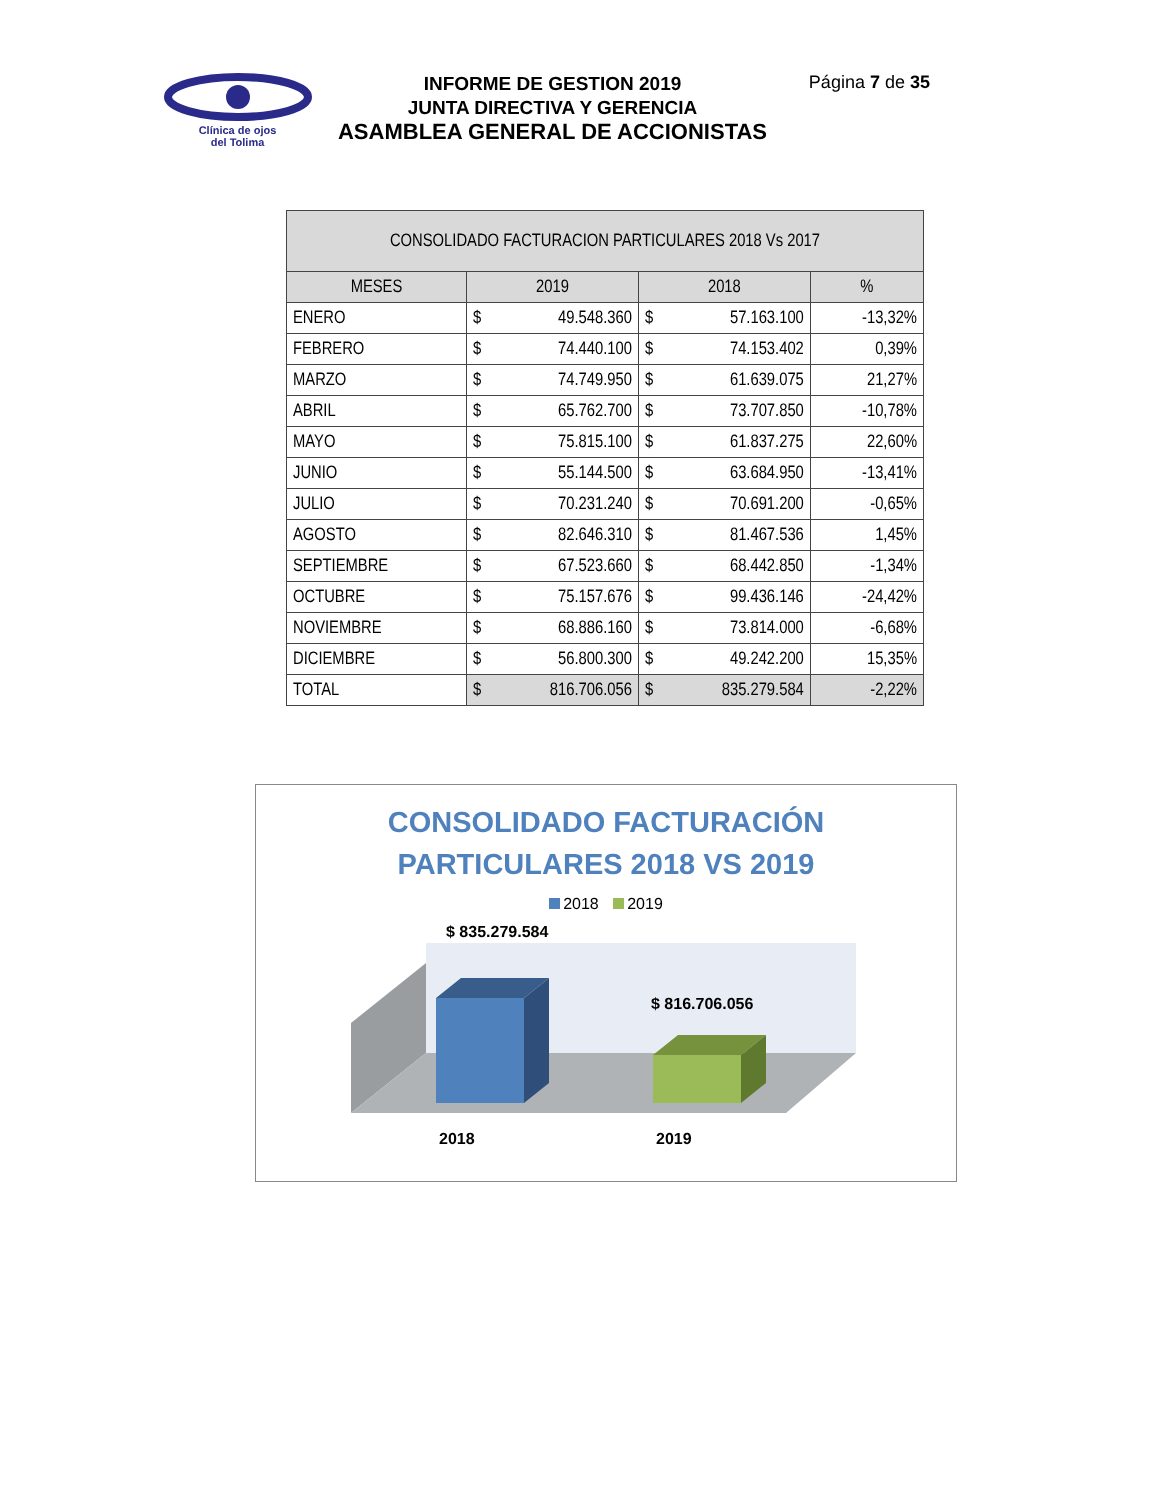Clínica de ojos
del Tolima
INFORME DE GESTION 2019
JUNTA DIRECTIVA Y GERENCIA
ASAMBLEA GENERAL DE ACCIONISTAS
Página 7 de 35
| CONSOLIDADO FACTURACION PARTICULARES 2018 Vs 2017 | | | |
| --- | --- | --- | --- |
| MESES | 2019 | 2018 | % |
| ENERO | $ 49.548.360 | $ 57.163.100 | -13,32% |
| FEBRERO | $ 74.440.100 | $ 74.153.402 | 0,39% |
| MARZO | $ 74.749.950 | $ 61.639.075 | 21,27% |
| ABRIL | $ 65.762.700 | $ 73.707.850 | -10,78% |
| MAYO | $ 75.815.100 | $ 61.837.275 | 22,60% |
| JUNIO | $ 55.144.500 | $ 63.684.950 | -13,41% |
| JULIO | $ 70.231.240 | $ 70.691.200 | -0,65% |
| AGOSTO | $ 82.646.310 | $ 81.467.536 | 1,45% |
| SEPTIEMBRE | $ 67.523.660 | $ 68.442.850 | -1,34% |
| OCTUBRE | $ 75.157.676 | $ 99.436.146 | -24,42% |
| NOVIEMBRE | $ 68.886.160 | $ 73.814.000 | -6,68% |
| DICIEMBRE | $ 56.800.300 | $ 49.242.200 | 15,35% |
| TOTAL | $ 816.706.056 | $ 835.279.584 | -2,22% |
CONSOLIDADO FACTURACIÓN
PARTICULARES 2018 VS 2019
2018 2019
$ 835.279.584
$ 816.706.056
2018 2019